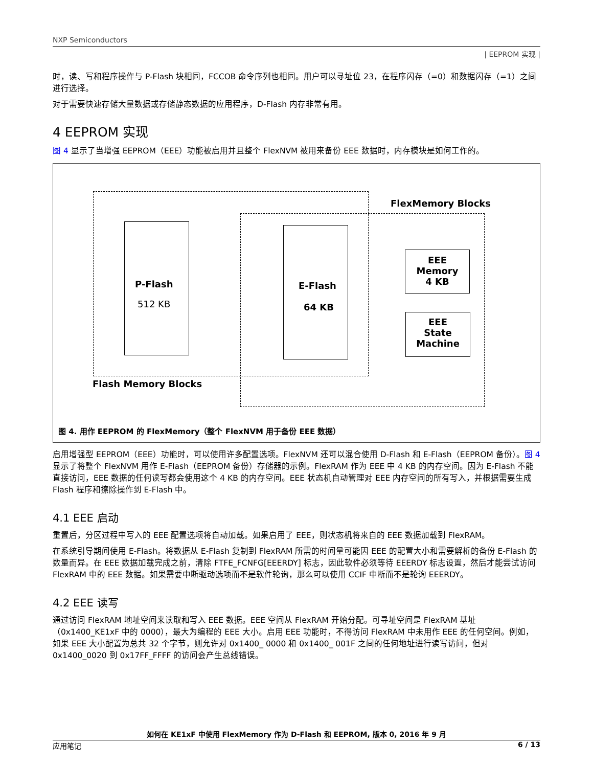NXP Semiconductors
| EEPROM 实现 |
时，读、写和程序操作与 P-Flash 块相同，FCCOB 命令序列也相同。用户可以寻址位 23，在程序闪存（=0）和数据闪存（=1）之间进行选择。
对于需要快速存储大量数据或存储静态数据的应用程序，D-Flash 内存非常有用。
4 EEPROM 实现
图 4 显示了当增强 EEPROM（EEE）功能被启用并且整个 FlexNVM 被用来备份 EEE 数据时，内存模块是如何工作的。
P-Flash
512 KB
E-Flash
64 KB
EEE
Memory
4 KB
EEE
State
Machine
FlexMemory Blocks
Flash Memory Blocks
图 4. 用作 EEPROM 的 FlexMemory（整个 FlexNVM 用于备份 EEE 数据）
启用增强型 EEPROM（EEE）功能时，可以使用许多配置选项。FlexNVM 还可以混合使用 D-Flash 和 E-Flash（EEPROM 备份）。图 4 显示了将整个 FlexNVM 用作 E-Flash（EEPROM 备份）存储器的示例。FlexRAM 作为 EEE 中 4 KB 的内存空间。因为 E-Flash 不能直接访问，EEE 数据的任何读写都会使用这个 4 KB 的内存空间。EEE 状态机自动管理对 EEE 内存空间的所有写入，并根据需要生成 Flash 程序和擦除操作到 E-Flash 中。
4.1 EEE 启动
重置后，分区过程中写入的 EEE 配置选项将自动加载。如果启用了 EEE，则状态机将来自的 EEE 数据加载到 FlexRAM。
在系统引导期间使用 E-Flash。将数据从 E-Flash 复制到 FlexRAM 所需的时间量可能因 EEE 的配置大小和需要解析的备份 E-Flash 的数量而异。在 EEE 数据加载完成之前，清除 FTFE_FCNFG[EEERDY] 标志，因此软件必须等待 EEERDY 标志设置，然后才能尝试访问 FlexRAM 中的 EEE 数据。如果需要中断驱动选项而不是软件轮询，那么可以使用 CCIF 中断而不是轮询 EEERDY。
4.2 EEE 读写
通过访问 FlexRAM 地址空间来读取和写入 EEE 数据。EEE 空间从 FlexRAM 开始分配。可寻址空间是 FlexRAM 基址（0x1400_KE1xF 中的 0000），最大为编程的 EEE 大小。启用 EEE 功能时，不得访问 FlexRAM 中未用作 EEE 的任何空间。例如，如果 EEE 大小配置为总共 32 个字节，则允许对 0x1400_ 0000 和 0x1400_ 001F 之间的任何地址进行读写访问，但对 0x1400_0020 到 0x17FF_FFFF 的访问会产生总线错误。
如何在 KE1xF 中使用 FlexMemory 作为 D-Flash 和 EEPROM, 版本 0, 2016 年 9 月
应用笔记 6 / 13